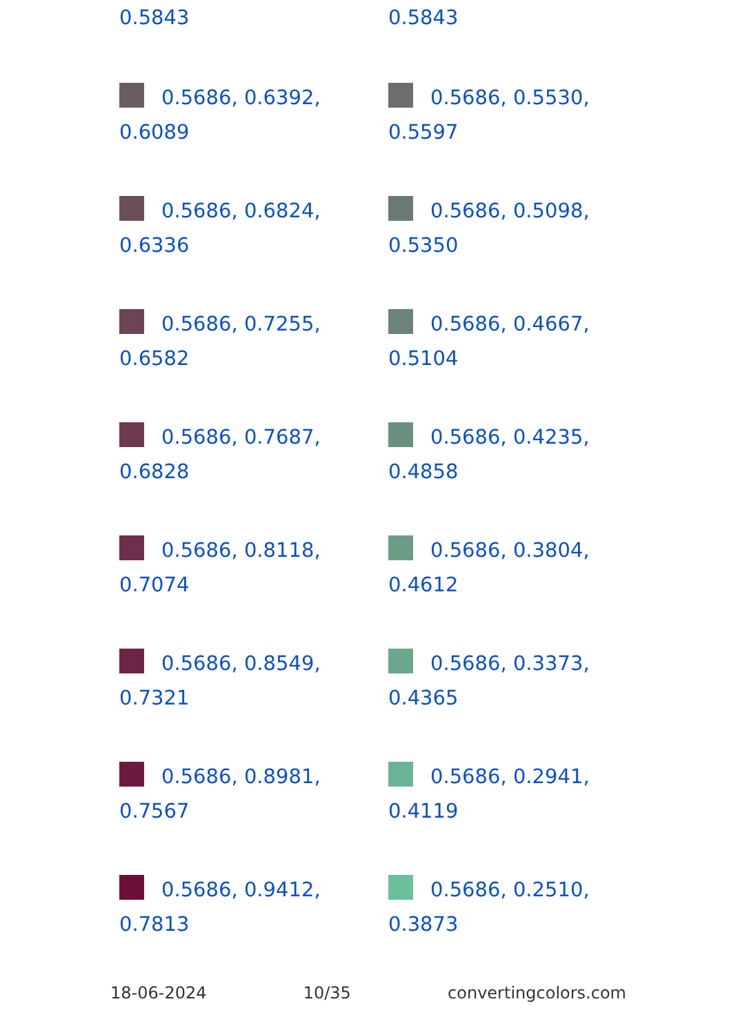0.5843
0.5843
0.5686, 0.6392, 0.6089
0.5686, 0.5530, 0.5597
0.5686, 0.6824, 0.6336
0.5686, 0.5098, 0.5350
0.5686, 0.7255, 0.6582
0.5686, 0.4667, 0.5104
0.5686, 0.7687, 0.6828
0.5686, 0.4235, 0.4858
0.5686, 0.8118, 0.7074
0.5686, 0.3804, 0.4612
0.5686, 0.8549, 0.7321
0.5686, 0.3373, 0.4365
0.5686, 0.8981, 0.7567
0.5686, 0.2941, 0.4119
0.5686, 0.9412, 0.7813
0.5686, 0.2510, 0.3873
18-06-2024 10/35 convertingcolors.com